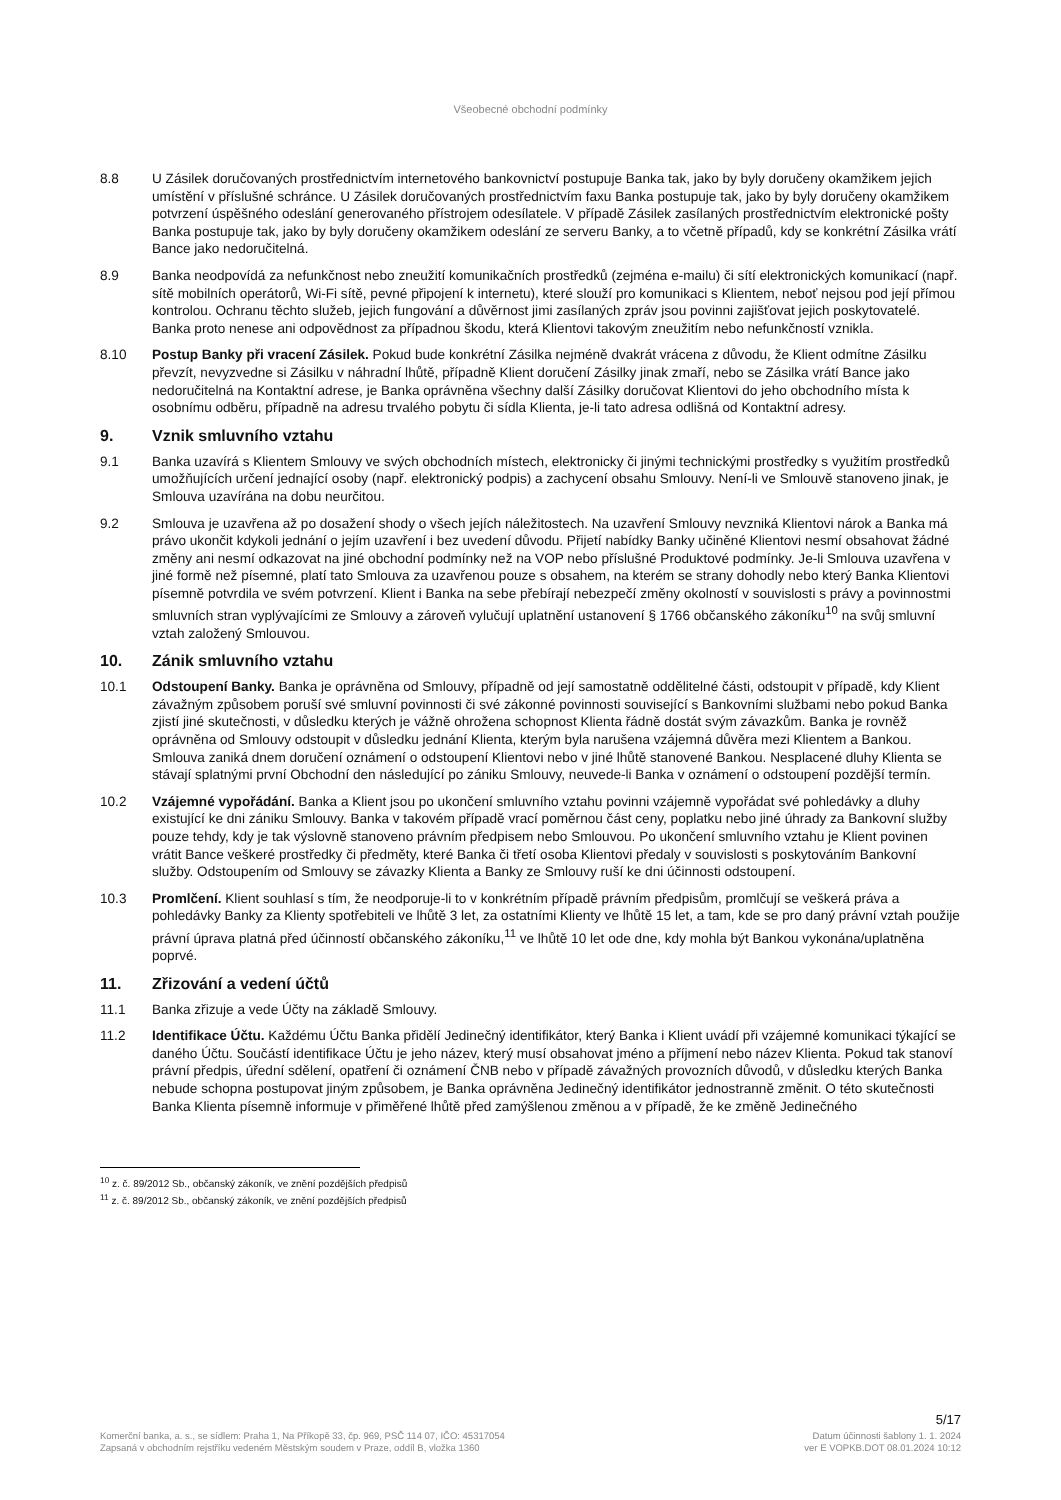Všeobecné obchodní podmínky
8.8 U Zásilek doručovaných prostřednictvím internetového bankovnictví postupuje Banka tak, jako by byly doručeny okamžikem jejich umístění v příslušné schránce. U Zásilek doručovaných prostřednictvím faxu Banka postupuje tak, jako by byly doručeny okamžikem potvrzení úspěšného odeslání generovaného přístrojem odesílatele. V případě Zásilek zasílaných prostřednictvím elektronické pošty Banka postupuje tak, jako by byly doručeny okamžikem odeslání ze serveru Banky, a to včetně případů, kdy se konkrétní Zásilka vrátí Bance jako nedoručitelná.
8.9 Banka neodpovídá za nefunkčnost nebo zneužití komunikačních prostředků (zejména e-mailu) či sítí elektronických komunikací (např. sítě mobilních operátorů, Wi-Fi sítě, pevné připojení k internetu), které slouží pro komunikaci s Klientem, neboť nejsou pod její přímou kontrolou. Ochranu těchto služeb, jejich fungování a důvěrnost jimi zasílaných zpráv jsou povinni zajišťovat jejich poskytovatelé. Banka proto nenese ani odpovědnost za případnou škodu, která Klientovi takovým zneužitím nebo nefunkčností vznikla.
8.10 Postup Banky při vracení Zásilek. Pokud bude konkrétní Zásilka nejméně dvakrát vrácena z důvodu, že Klient odmítne Zásilku převzít, nevyzvedne si Zásilku v náhradní lhůtě, případně Klient doručení Zásilky jinak zmaří, nebo se Zásilka vrátí Bance jako nedoručitelná na Kontaktní adrese, je Banka oprávněna všechny další Zásilky doručovat Klientovi do jeho obchodního místa k osobnímu odběru, případně na adresu trvalého pobytu či sídla Klienta, je-li tato adresa odlišná od Kontaktní adresy.
9. Vznik smluvního vztahu
9.1 Banka uzavírá s Klientem Smlouvy ve svých obchodních místech, elektronicky či jinými technickými prostředky s využitím prostředků umožňujících určení jednající osoby (např. elektronický podpis) a zachycení obsahu Smlouvy. Není-li ve Smlouvě stanoveno jinak, je Smlouva uzavírána na dobu neurčitou.
9.2 Smlouva je uzavřena až po dosažení shody o všech jejích náležitostech. Na uzavření Smlouvy nevzniká Klientovi nárok a Banka má právo ukončit kdykoli jednání o jejím uzavření i bez uvedení důvodu. Přijetí nabídky Banky učiněné Klientovi nesmí obsahovat žádné změny ani nesmí odkazovat na jiné obchodní podmínky než na VOP nebo příslušné Produktové podmínky. Je-li Smlouva uzavřena v jiné formě než písemné, platí tato Smlouva za uzavřenou pouze s obsahem, na kterém se strany dohodly nebo který Banka Klientovi písemně potvrdila ve svém potvrzení. Klient i Banka na sebe přebírají nebezpečí změny okolností v souvislosti s právy a povinnostmi smluvních stran vyplývajícími ze Smlouvy a zároveň vylučují uplatnění ustanovení § 1766 občanského zákoníku<sup>10</sup> na svůj smluvní vztah založený Smlouvou.
10. Zánik smluvního vztahu
10.1 Odstoupení Banky. Banka je oprávněna od Smlouvy, případně od její samostatně oddělitelné části, odstoupit v případě, kdy Klient závažným způsobem poruší své smluvní povinnosti či své zákonné povinnosti související s Bankovními službami nebo pokud Banka zjistí jiné skutečnosti, v důsledku kterých je vážně ohrožena schopnost Klienta řádně dostát svým závazkům. Banka je rovněž oprávněna od Smlouvy odstoupit v důsledku jednání Klienta, kterým byla narušena vzájemná důvěra mezi Klientem a Bankou. Smlouva zaniká dnem doručení oznámení o odstoupení Klientovi nebo v jiné lhůtě stanovené Bankou. Nesplacené dluhy Klienta se stávají splatnými první Obchodní den následující po zániku Smlouvy, neuvede-li Banka v oznámení o odstoupení pozdější termín.
10.2 Vzájemné vypořádání. Banka a Klient jsou po ukončení smluvního vztahu povinni vzájemně vypořádat své pohledávky a dluhy existující ke dni zániku Smlouvy. Banka v takovém případě vrací poměrnou část ceny, poplatku nebo jiné úhrady za Bankovní služby pouze tehdy, kdy je tak výslovně stanoveno právním předpisem nebo Smlouvou. Po ukončení smluvního vztahu je Klient povinen vrátit Bance veškeré prostředky či předměty, které Banka či třetí osoba Klientovi předaly v souvislosti s poskytováním Bankovní služby. Odstoupením od Smlouvy se závazky Klienta a Banky ze Smlouvy ruší ke dni účinnosti odstoupení.
10.3 Promlčení. Klient souhlasí s tím, že neodporuje-li to v konkrétním případě právním předpisům, promlčují se veškerá práva a pohledávky Banky za Klienty spotřebiteli ve lhůtě 3 let, za ostatními Klienty ve lhůtě 15 let, a tam, kde se pro daný právní vztah použije právní úprava platná před účinností občanského zákoníku,<sup>11</sup> ve lhůtě 10 let ode dne, kdy mohla být Bankou vykonána/uplatněna poprvé.
11. Zřizování a vedení účtů
11.1 Banka zřizuje a vede Účty na základě Smlouvy.
11.2 Identifikace Účtu. Každému Účtu Banka přidělí Jedinečný identifikátor, který Banka i Klient uvádí při vzájemné komunikaci týkající se daného Účtu. Součástí identifikace Účtu je jeho název, který musí obsahovat jméno a příjmení nebo název Klienta. Pokud tak stanoví právní předpis, úřední sdělení, opatření či oznámení ČNB nebo v případě závažných provozních důvodů, v důsledku kterých Banka nebude schopna postupovat jiným způsobem, je Banka oprávněna Jedinečný identifikátor jednostranně změnit. O této skutečnosti Banka Klienta písemně informuje v přiměřené lhůtě před zamýšlenou změnou a v případě, že ke změně Jedinečného
<sup>10</sup> z. č. 89/2012 Sb., občanský zákoník, ve znění pozdějších předpisů
<sup>11</sup> z. č. 89/2012 Sb., občanský zákoník, ve znění pozdějších předpisů
5/17
Komerční banka, a. s., se sídlem: Praha 1, Na Příkopě 33, čp. 969, PSČ 114 07, IČO: 45317054
Zapsaná v obchodním rejstříku vedeném Městským soudem v Praze, oddíl B, vložka 1360
Datum účinnosti šablony 1. 1. 2024
ver E VOPKB.DOT 08.01.2024 10:12